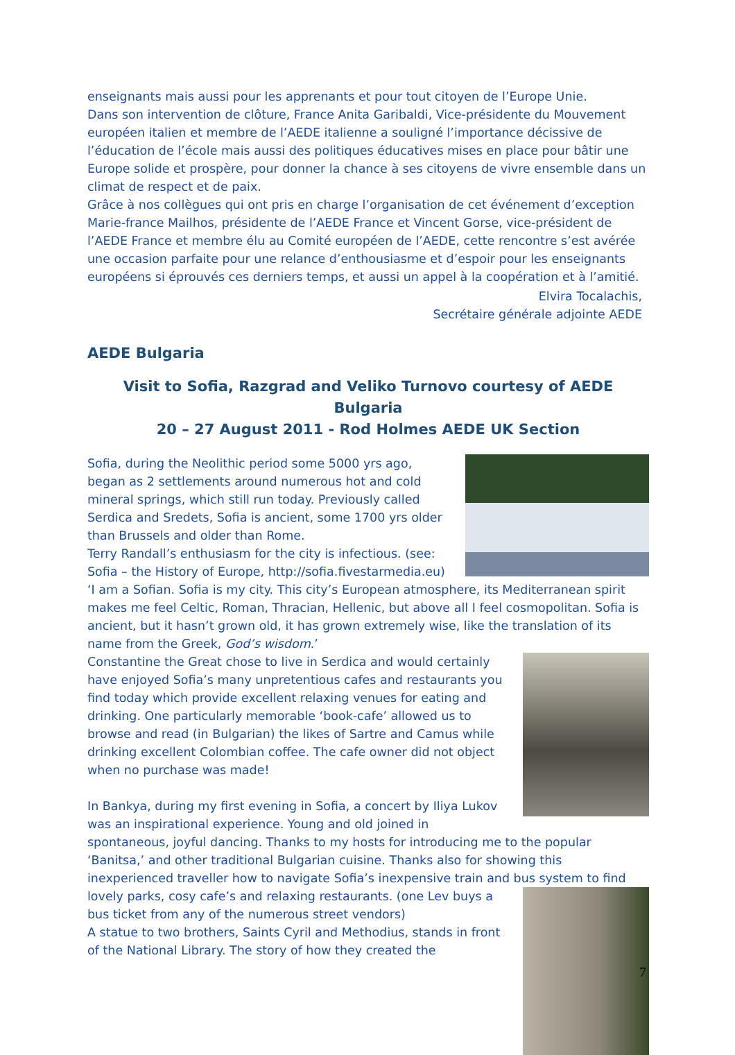enseignants mais aussi pour les apprenants et pour tout citoyen de l’Europe Unie.
Dans son intervention de clôture, France Anita Garibaldi, Vice-présidente du Mouvement européen italien et membre de l’AEDE italienne a souligné l’importance décissive de l’éducation de l’école mais aussi des politiques éducatives mises en place pour bâtir une Europe solide et prospère, pour donner la chance à ses citoyens de vivre ensemble dans un climat de respect et de paix.
Grâce à nos collègues qui ont pris en charge l’organisation de cet événement d’exception Marie-france Mailhos, présidente de l’AEDE France et Vincent Gorse, vice-président de l’AEDE France et membre élu au Comité européen de l’AEDE, cette rencontre s’est avérée une occasion parfaite pour une relance d’enthousiasme et d’espoir pour les enseignants européens si éprouvés ces derniers temps, et aussi un appel à la coopération et à l’amitié.
Elvira Tocalachis,
Secrétaire générale adjointe AEDE
AEDE Bulgaria
Visit to Sofia, Razgrad and Veliko Turnovo courtesy of AEDE Bulgaria
20 – 27 August 2011 - Rod Holmes AEDE UK Section
Sofia, during the Neolithic period some 5000 yrs ago, began as 2 settlements around numerous hot and cold mineral springs, which still run today. Previously called Serdica and Sredets, Sofia is ancient, some 1700 yrs older than Brussels and older than Rome.
Terry Randall’s enthusiasm for the city is infectious. (see: Sofia – the History of Europe, http://sofia.fivestarmedia.eu) ‘I am a Sofian. Sofia is my city. This city’s European atmosphere, its Mediterranean spirit makes me feel Celtic, Roman, Thracian, Hellenic, but above all I feel cosmopolitan. Sofia is ancient, but it hasn’t grown old, it has grown extremely wise, like the translation of its name from the Greek, God’s wisdom.’
Constantine the Great chose to live in Serdica and would certainly have enjoyed Sofia’s many unpretentious cafes and restaurants you find today which provide excellent relaxing venues for eating and drinking. One particularly memorable ‘book-cafe’ allowed us to browse and read (in Bulgarian) the likes of Sartre and Camus while drinking excellent Colombian coffee. The cafe owner did not object when no purchase was made!
In Bankya, during my first evening in Sofia, a concert by Iliya Lukov was an inspirational experience. Young and old joined in spontaneous, joyful dancing. Thanks to my hosts for introducing me to the popular ‘Banitsa,’ and other traditional Bulgarian cuisine. Thanks also for showing this inexperienced traveller how to navigate Sofia’s inexpensive train and bus system to find
lovely parks, cosy cafe’s and relaxing restaurants. (one Lev buys a bus ticket from any of the numerous street vendors)
A statue to two brothers, Saints Cyril and Methodius, stands in front of the National Library. The story of how they created the
7